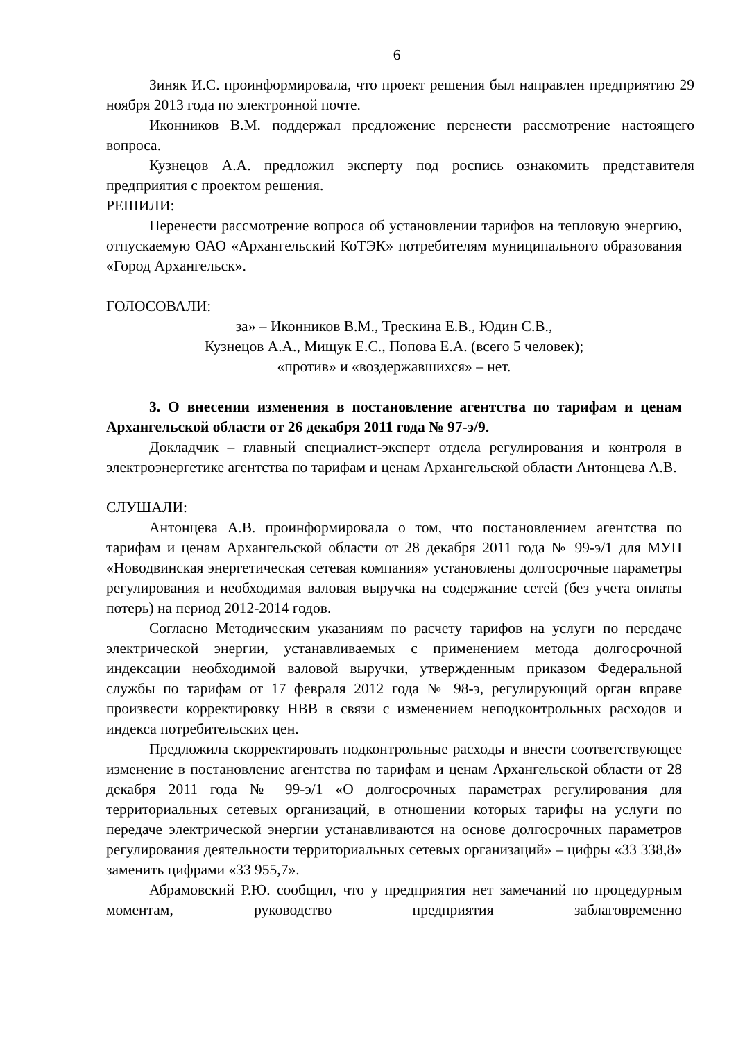6
Зиняк И.С. проинформировала, что проект решения был направлен предприятию 29 ноября 2013 года по электронной почте.
Иконников В.М. поддержал предложение перенести рассмотрение настоящего вопроса.
Кузнецов А.А. предложил эксперту под роспись ознакомить представителя предприятия с проектом решения.
РЕШИЛИ:
Перенести рассмотрение вопроса об установлении тарифов на тепловую энергию, отпускаемую ОАО «Архангельский КоТЭК» потребителям муниципального образования «Город Архангельск».
ГОЛОСОВАЛИ:
за» – Иконников В.М., Трескина Е.В., Юдин С.В.,
Кузнецов А.А., Мищук Е.С., Попова Е.А. (всего 5 человек);
«против» и «воздержавшихся» – нет.
3. О внесении изменения в постановление агентства по тарифам и ценам Архангельской области от 26 декабря 2011 года № 97-э/9.
Докладчик – главный специалист-эксперт отдела регулирования и контроля в электроэнергетике агентства по тарифам и ценам Архангельской области Антонцева А.В.
СЛУШАЛИ:
Антонцева А.В. проинформировала о том, что постановлением агентства по тарифам и ценам Архангельской области от 28 декабря 2011 года № 99-э/1 для МУП «Новодвинская энергетическая сетевая компания» установлены долгосрочные параметры регулирования и необходимая валовая выручка на содержание сетей (без учета оплаты потерь) на период 2012-2014 годов.
Согласно Методическим указаниям по расчету тарифов на услуги по передаче электрической энергии, устанавливаемых с применением метода долгосрочной индексации необходимой валовой выручки, утвержденным приказом Федеральной службы по тарифам от 17 февраля 2012 года № 98-э, регулирующий орган вправе произвести корректировку НВВ в связи с изменением неподконтрольных расходов и индекса потребительских цен.
Предложила скорректировать подконтрольные расходы и внести соответствующее изменение в постановление агентства по тарифам и ценам Архангельской области от 28 декабря 2011 года № 99-э/1 «О долгосрочных параметрах регулирования для территориальных сетевых организаций, в отношении которых тарифы на услуги по передаче электрической энергии устанавливаются на основе долгосрочных параметров регулирования деятельности территориальных сетевых организаций» – цифры «33 338,8» заменить цифрами «33 955,7».
Абрамовский Р.Ю. сообщил, что у предприятия нет замечаний по процедурным моментам, руководство предприятия заблаговременно